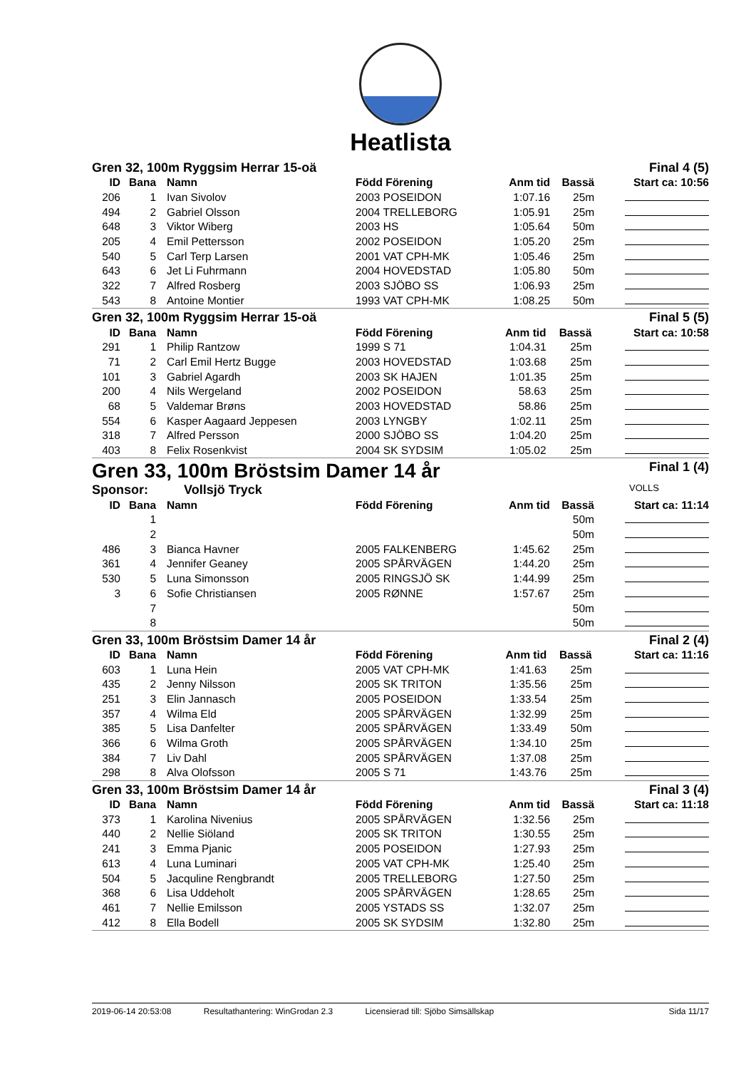Heatlista
Gren 32, 100m Ryggsim Herrar 15-oä Final 4 (5)
| ID | Bana | Namn | Född Förening | Anm tid | Bassä | Start ca: 10:56 |
| --- | --- | --- | --- | --- | --- | --- |
| 206 | 1 | Ivan Sivolov | 2003 POSEIDON | 1:07.16 | 25m | |
| 494 | 2 | Gabriel Olsson | 2004 TRELLEBORG | 1:05.91 | 25m | |
| 648 | 3 | Viktor Wiberg | 2003 HS | 1:05.64 | 50m | |
| 205 | 4 | Emil Pettersson | 2002 POSEIDON | 1:05.20 | 25m | |
| 540 | 5 | Carl Terp Larsen | 2001 VAT CPH-MK | 1:05.46 | 25m | |
| 643 | 6 | Jet Li Fuhrmann | 2004 HOVEDSTAD | 1:05.80 | 50m | |
| 322 | 7 | Alfred Rosberg | 2003 SJÖBO SS | 1:06.93 | 25m | |
| 543 | 8 | Antoine Montier | 1993 VAT CPH-MK | 1:08.25 | 50m | |
Gren 32, 100m Ryggsim Herrar 15-oä Final 5 (5)
| ID | Bana | Namn | Född Förening | Anm tid | Bassä | Start ca: 10:58 |
| --- | --- | --- | --- | --- | --- | --- |
| 291 | 1 | Philip Rantzow | 1999 S 71 | 1:04.31 | 25m | |
| 71 | 2 | Carl Emil Hertz Bugge | 2003 HOVEDSTAD | 1:03.68 | 25m | |
| 101 | 3 | Gabriel Agardh | 2003 SK HAJEN | 1:01.35 | 25m | |
| 200 | 4 | Nils Wergeland | 2002 POSEIDON | 58.63 | 25m | |
| 68 | 5 | Valdemar Brøns | 2003 HOVEDSTAD | 58.86 | 25m | |
| 554 | 6 | Kasper Aagaard Jeppesen | 2003 LYNGBY | 1:02.11 | 25m | |
| 318 | 7 | Alfred Persson | 2000 SJÖBO SS | 1:04.20 | 25m | |
| 403 | 8 | Felix Rosenkvist | 2004 SK SYDSIM | 1:05.02 | 25m | |
Gren 33, 100m Bröstsim Damer 14 år Final 1 (4)
Sponsor: Vollsjö Tryck VOLLS
| ID | Bana | Namn | Född Förening | Anm tid | Bassä | Start ca: 11:14 |
| --- | --- | --- | --- | --- | --- | --- |
| | 1 | | | | 50m | |
| | 2 | | | | 50m | |
| 486 | 3 | Bianca Havner | 2005 FALKENBERG | 1:45.62 | 25m | |
| 361 | 4 | Jennifer Geaney | 2005 SPÅRVÄGEN | 1:44.20 | 25m | |
| 530 | 5 | Luna Simonsson | 2005 RINGSJÖ SK | 1:44.99 | 25m | |
| 3 | 6 | Sofie Christiansen | 2005 RØNNE | 1:57.67 | 25m | |
| | 7 | | | | 50m | |
| | 8 | | | | 50m | |
Gren 33, 100m Bröstsim Damer 14 år Final 2 (4)
| ID | Bana | Namn | Född Förening | Anm tid | Bassä | Start ca: 11:16 |
| --- | --- | --- | --- | --- | --- | --- |
| 603 | 1 | Luna Hein | 2005 VAT CPH-MK | 1:41.63 | 25m | |
| 435 | 2 | Jenny Nilsson | 2005 SK TRITON | 1:35.56 | 25m | |
| 251 | 3 | Elin Jannasch | 2005 POSEIDON | 1:33.54 | 25m | |
| 357 | 4 | Wilma Eld | 2005 SPÅRVÄGEN | 1:32.99 | 25m | |
| 385 | 5 | Lisa Danfelter | 2005 SPÅRVÄGEN | 1:33.49 | 50m | |
| 366 | 6 | Wilma Groth | 2005 SPÅRVÄGEN | 1:34.10 | 25m | |
| 384 | 7 | Liv Dahl | 2005 SPÅRVÄGEN | 1:37.08 | 25m | |
| 298 | 8 | Alva Olofsson | 2005 S 71 | 1:43.76 | 25m | |
Gren 33, 100m Bröstsim Damer 14 år Final 3 (4)
| ID | Bana | Namn | Född Förening | Anm tid | Bassä | Start ca: 11:18 |
| --- | --- | --- | --- | --- | --- | --- |
| 373 | 1 | Karolina Nivenius | 2005 SPÅRVÄGEN | 1:32.56 | 25m | |
| 440 | 2 | Nellie Siöland | 2005 SK TRITON | 1:30.55 | 25m | |
| 241 | 3 | Emma Pjanic | 2005 POSEIDON | 1:27.93 | 25m | |
| 613 | 4 | Luna Luminari | 2005 VAT CPH-MK | 1:25.40 | 25m | |
| 504 | 5 | Jacquline Rengbrandt | 2005 TRELLEBORG | 1:27.50 | 25m | |
| 368 | 6 | Lisa Uddeholt | 2005 SPÅRVÄGEN | 1:28.65 | 25m | |
| 461 | 7 | Nellie Emilsson | 2005 YSTADS SS | 1:32.07 | 25m | |
| 412 | 8 | Ella Bodell | 2005 SK SYDSIM | 1:32.80 | 25m | |
2019-06-14 20:53:08 Resultathantering: WinGrodan 2.3 Licensierad till: Sjöbo Simsällskap Sida 11/17